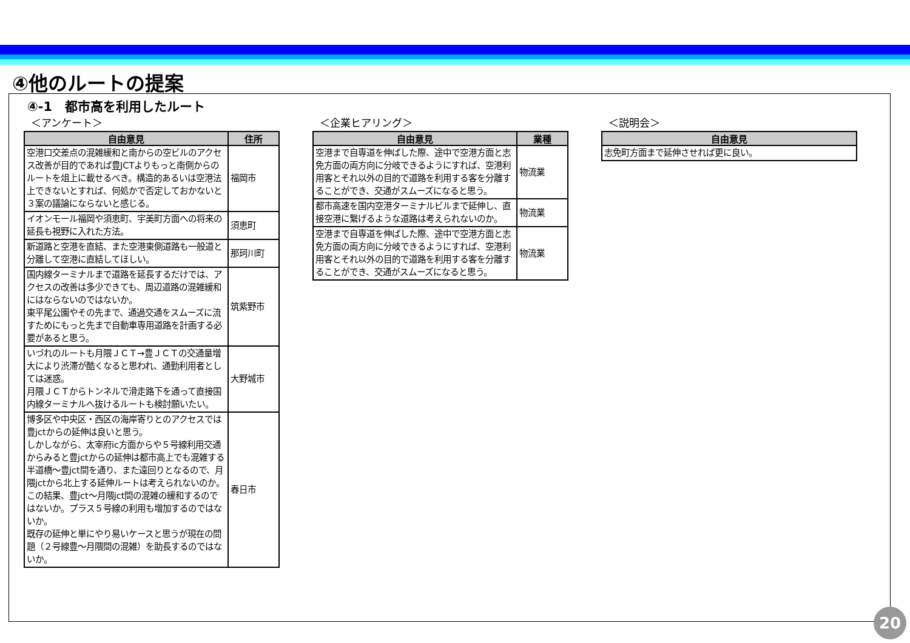④他のルートの提案
④-1　都市高を利用したルート
＜アンケート＞
| 自由意見 | 住所 |
| --- | --- |
| 空港口交差点の混雑緩和と南からの空ビルのアクセス改善が目的であれば豊JCTよりもっと南側からのルートを俎上に載せるべき。構造的あるいは空港法上できないとすれば、何処かで否定しておかないと３案の議論にならないと感じる。 | 福岡市 |
| イオンモール福岡や須恵町、宇美町方面への将来の延長も視野に入れた方法。 | 須恵町 |
| 新道路と空港を直結、また空港東側道路も一般道と分離して空港に直結してほしい。 | 那珂川町 |
| 国内線ターミナルまで道路を延長するだけでは、アクセスの改善は多少できても、周辺道路の混雑緩和にはならないのではないか。 東平尾公園やその先まで、通過交通をスムーズに流すためにもっと先まで自動車専用道路を計画する必要があると思う。 | 筑紫野市 |
| いづれのルートも月隈ＪＣＴ→豊ＪＣＴの交通量増大により渋滞が酷くなると思われ、通勤利用者としては迷惑。 月隈ＪＣＴからトンネルで滑走路下を通って直接国内線ターミナルへ抜けるルートも検討願いたい。 | 大野城市 |
| 博多区や中央区・西区の海岸寄りとのアクセスでは豊jctからの延伸は良いと思う。 しかしながら、太宰府ic方面からや５号線利用交通からみると豊jctからの延伸は都市高上でも混雑する半道橋～豊jct間を通り、また遠回りとなるので、月隈jctから北上する延伸ルートは考えられないのか。 この結果、豊jct～月隈jct間の混雑の緩和するのではないか。プラス５号線の利用も増加するのではないか。 既存の延伸と単にやり易いケースと思うが現在の問題（２号線豊～月隈間の混雑）を助長するのではないか。 | 春日市 |
＜企業ヒアリング＞
| 自由意見 | 業種 |
| --- | --- |
| 空港まで自専道を伸ばした際、途中で空港方面と志免方面の両方向に分岐できるようにすれば、空港利用客とそれ以外の目的で道路を利用する客を分離することができ、交通がスムーズになると思う。 | 物流業 |
| 都市高速を国内空港ターミナルビルまで延伸し、直接空港に繋げるような道路は考えられないのか。 | 物流業 |
| 空港まで自専道を伸ばした際、途中で空港方面と志免方面の両方向に分岐できるようにすれば、空港利用客とそれ以外の目的で道路を利用する客を分離することができ、交通がスムーズになると思う。 | 物流業 |
＜説明会＞
| 自由意見 |
| --- |
| 志免町方面まで延伸させれば更に良い。 |
20